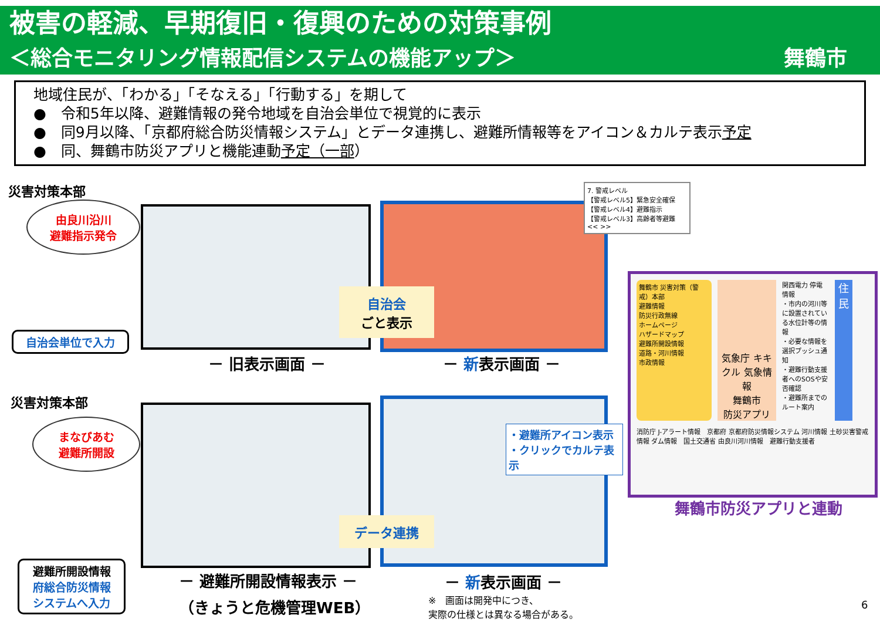被害の軽減、早期復旧・復興のための対策事例
＜総合モニタリング情報配信システムの機能アップ＞ 舞鶴市
地域住民が、「わかる」「そなえる」「行動する」を期して
●　令和5年以降、避難情報の発令地域を自治会単位で視覚的に表示
●　同9月以降、「京都府総合防災情報システム」とデータ連携し、避難所情報等をアイコン＆カルテ表示予定
●　同、舞鶴市防災アプリと機能連動予定（一部）
災害対策本部
由良川沿川
避難指示発令
自治会単位で入力
7. 警戒レベル
【警戒レベル5】緊急安全確保
【警戒レベル4】避難指示
【警戒レベル3】高齢者等避難
<< >>
自治会
ごと表示
－ 旧表示画面 － － 新表示画面 －
災害対策本部
まなびあむ
避難所開設
避難所開設情報
府総合防災情報
システムへ入力
データ連携
・避難所アイコン表示
・クリックでカルテ表示
－ 避難所開設情報表示 －
（きょうと危機管理WEB）
－ 新表示画面 －
※　画面は開発中につき、
実際の仕様とは異なる場合がある。
舞鶴市 災害対策（警戒）本部
避難情報
防災行政無線
ホームページ
ハザードマップ
避難所開設情報
道路・河川情報
市政情報
気象庁 キキクル 気象情報
舞鶴市
防災アプリ
関西電力 停電情報
・市内の河川等に設置されている水位計等の情報
・必要な情報を選択プッシュ通知
・避難行動支援者へのSOSや安否確認
・避難所までのルート案内
住
民
消防庁 J-アラート情報　京都府 京都府防災情報システム 河川情報 土砂災害警戒情報 ダム情報　国土交通省 由良川河川情報　避難行動支援者
舞鶴市防災アプリと連動
6